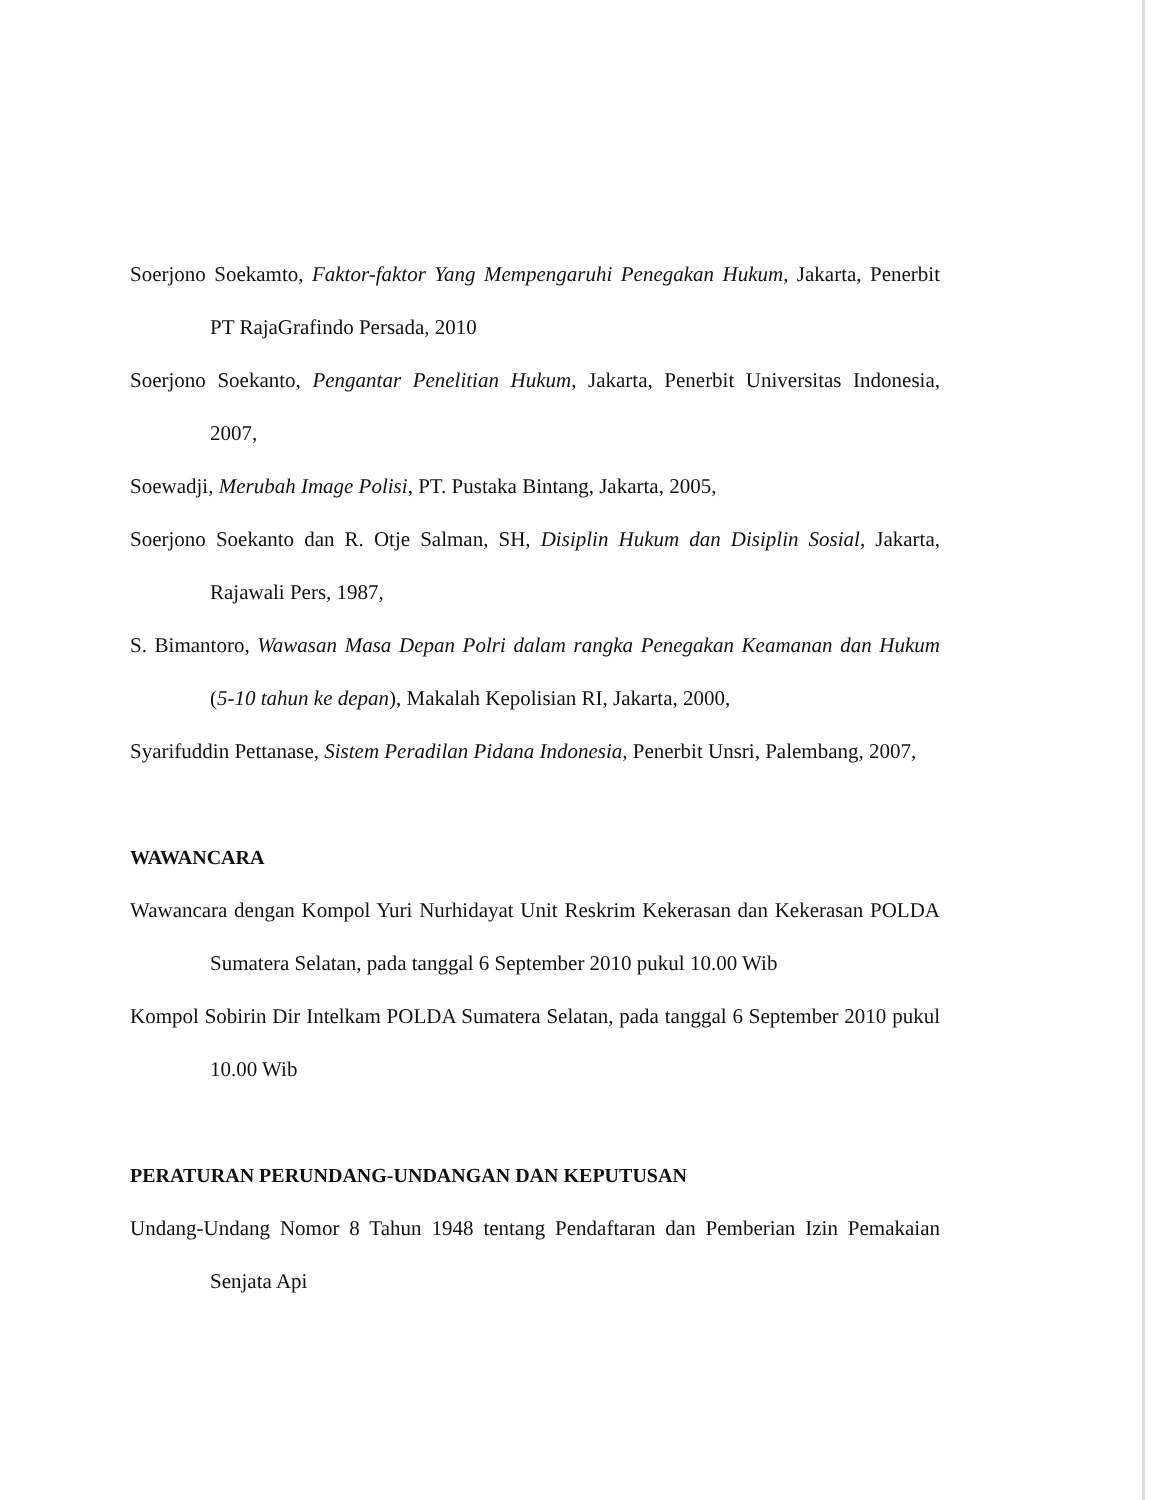Soerjono Soekamto, Faktor-faktor Yang Mempengaruhi Penegakan Hukum, Jakarta, Penerbit PT RajaGrafindo Persada, 2010
Soerjono Soekanto, Pengantar Penelitian Hukum, Jakarta, Penerbit Universitas Indonesia, 2007,
Soewadji, Merubah Image Polisi, PT. Pustaka Bintang, Jakarta, 2005,
Soerjono Soekanto dan R. Otje Salman, SH, Disiplin Hukum dan Disiplin Sosial, Jakarta, Rajawali Pers, 1987,
S. Bimantoro, Wawasan Masa Depan Polri dalam rangka Penegakan Keamanan dan Hukum (5-10 tahun ke depan), Makalah Kepolisian RI, Jakarta, 2000,
Syarifuddin Pettanase, Sistem Peradilan Pidana Indonesia, Penerbit Unsri, Palembang, 2007,
WAWANCARA
Wawancara dengan Kompol Yuri Nurhidayat Unit Reskrim Kekerasan dan Kekerasan POLDA Sumatera Selatan, pada tanggal 6 September 2010 pukul 10.00 Wib
Kompol Sobirin Dir Intelkam POLDA Sumatera Selatan, pada tanggal 6 September 2010 pukul 10.00 Wib
PERATURAN PERUNDANG-UNDANGAN DAN KEPUTUSAN
Undang-Undang Nomor 8 Tahun 1948 tentang Pendaftaran dan Pemberian Izin Pemakaian Senjata Api